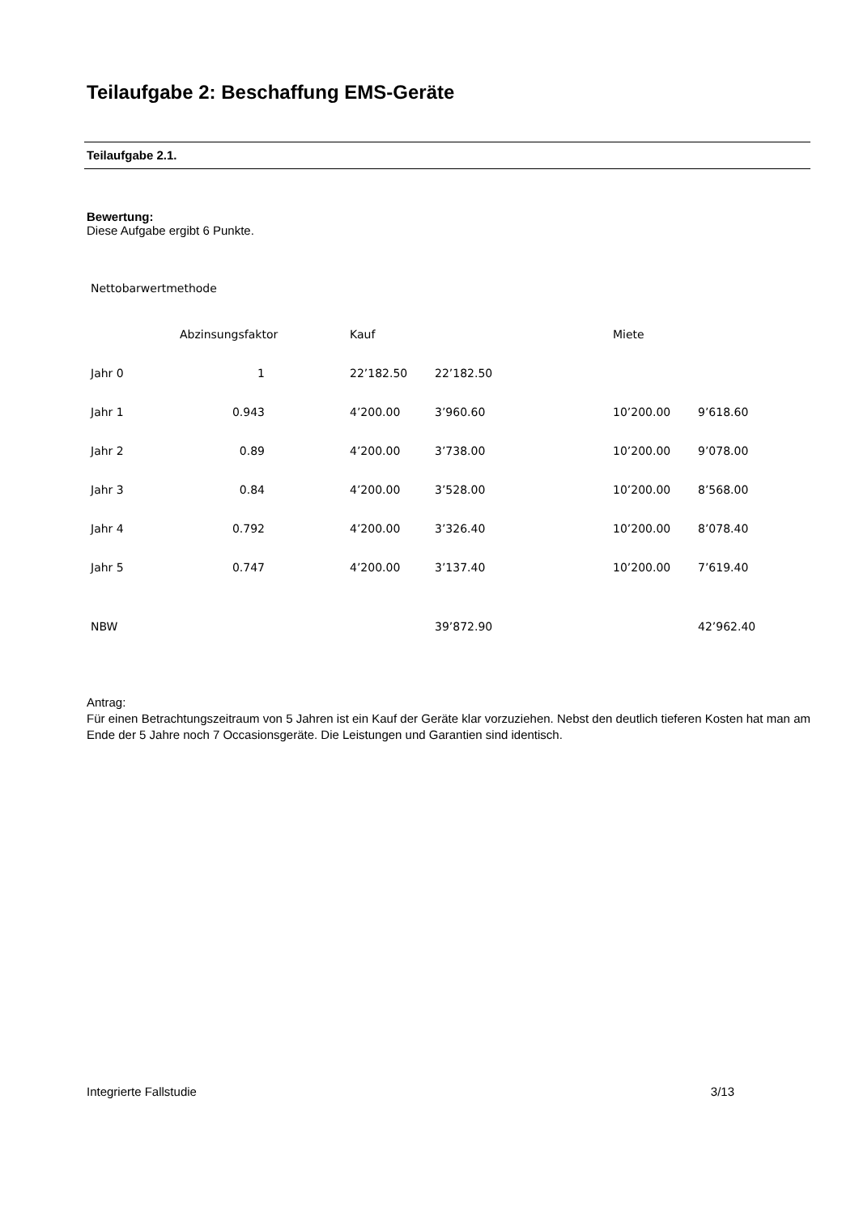Teilaufgabe 2: Beschaffung EMS-Geräte
Teilaufgabe 2.1.
Bewertung:
Diese Aufgabe ergibt 6 Punkte.
Nettobarwertmethode
| | Abzinsungsfaktor | Kauf | | Miete | |
| Jahr 0 | 1 | 22’182.50 | 22’182.50 | | |
| Jahr 1 | 0.943 | 4’200.00 | 3’960.60 | 10’200.00 | 9’618.60 |
| Jahr 2 | 0.89 | 4’200.00 | 3’738.00 | 10’200.00 | 9’078.00 |
| Jahr 3 | 0.84 | 4’200.00 | 3’528.00 | 10’200.00 | 8’568.00 |
| Jahr 4 | 0.792 | 4’200.00 | 3’326.40 | 10’200.00 | 8’078.40 |
| Jahr 5 | 0.747 | 4’200.00 | 3’137.40 | 10’200.00 | 7’619.40 |
| NBW | | | 39’872.90 | | 42’962.40 |
Antrag:
Für einen Betrachtungszeitraum von 5 Jahren ist ein Kauf der Geräte klar vorzuziehen. Nebst den deutlich tieferen Kosten hat man am Ende der 5 Jahre noch 7 Occasionsgeräte. Die Leistungen und Garantien sind identisch.
Integrierte Fallstudie 3/13